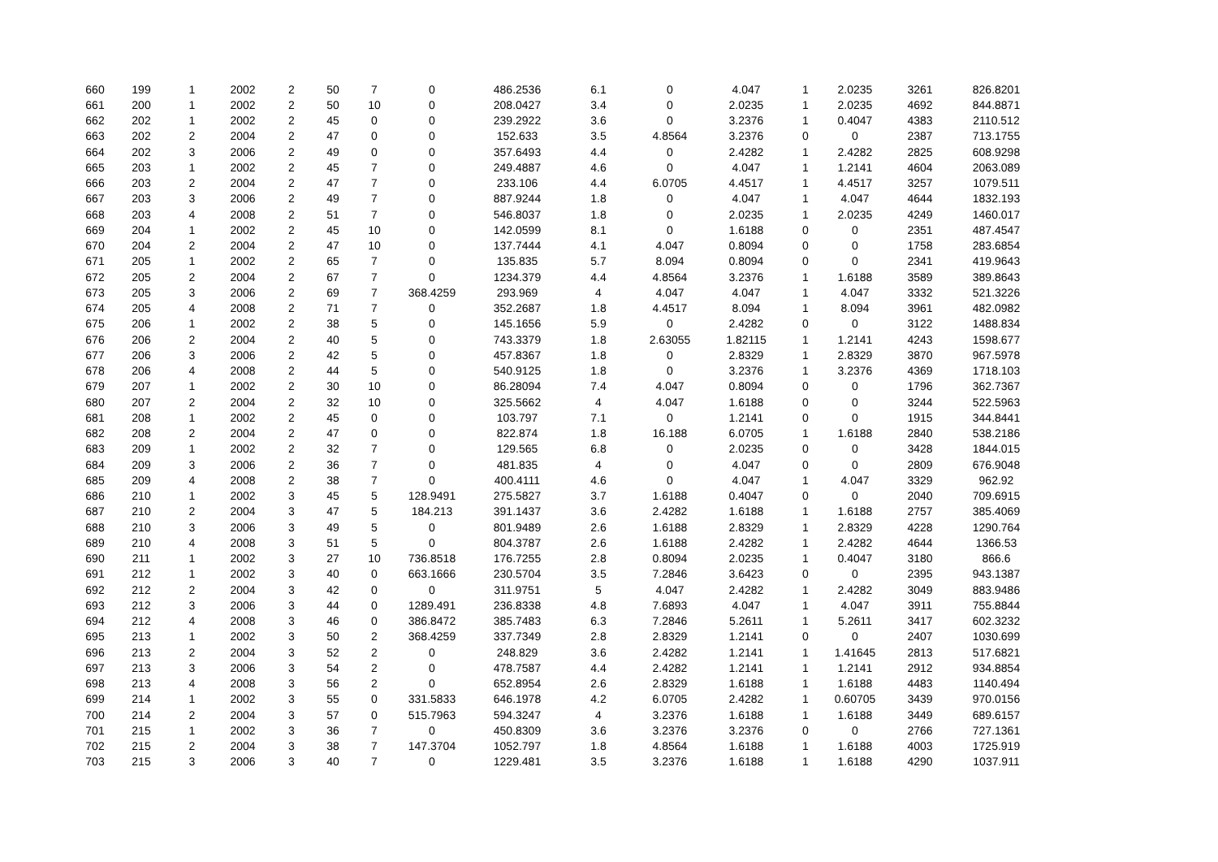| 660 | 199 | 1 | 2002 | 2 | 50 | 7 | 0 | 486.2536 | 6.1 | 0 | 4.047 | 1 | 2.0235 | 3261 | 826.8201 |
| 661 | 200 | 1 | 2002 | 2 | 50 | 10 | 0 | 208.0427 | 3.4 | 0 | 2.0235 | 1 | 2.0235 | 4692 | 844.8871 |
| 662 | 202 | 1 | 2002 | 2 | 45 | 0 | 0 | 239.2922 | 3.6 | 0 | 3.2376 | 1 | 0.4047 | 4383 | 2110.512 |
| 663 | 202 | 2 | 2004 | 2 | 47 | 0 | 0 | 152.633 | 3.5 | 4.8564 | 3.2376 | 0 | 0 | 2387 | 713.1755 |
| 664 | 202 | 3 | 2006 | 2 | 49 | 0 | 0 | 357.6493 | 4.4 | 0 | 2.4282 | 1 | 2.4282 | 2825 | 608.9298 |
| 665 | 203 | 1 | 2002 | 2 | 45 | 7 | 0 | 249.4887 | 4.6 | 0 | 4.047 | 1 | 1.2141 | 4604 | 2063.089 |
| 666 | 203 | 2 | 2004 | 2 | 47 | 7 | 0 | 233.106 | 4.4 | 6.0705 | 4.4517 | 1 | 4.4517 | 3257 | 1079.511 |
| 667 | 203 | 3 | 2006 | 2 | 49 | 7 | 0 | 887.9244 | 1.8 | 0 | 4.047 | 1 | 4.047 | 4644 | 1832.193 |
| 668 | 203 | 4 | 2008 | 2 | 51 | 7 | 0 | 546.8037 | 1.8 | 0 | 2.0235 | 1 | 2.0235 | 4249 | 1460.017 |
| 669 | 204 | 1 | 2002 | 2 | 45 | 10 | 0 | 142.0599 | 8.1 | 0 | 1.6188 | 0 | 0 | 2351 | 487.4547 |
| 670 | 204 | 2 | 2004 | 2 | 47 | 10 | 0 | 137.7444 | 4.1 | 4.047 | 0.8094 | 0 | 0 | 1758 | 283.6854 |
| 671 | 205 | 1 | 2002 | 2 | 65 | 7 | 0 | 135.835 | 5.7 | 8.094 | 0.8094 | 0 | 0 | 2341 | 419.9643 |
| 672 | 205 | 2 | 2004 | 2 | 67 | 7 | 0 | 1234.379 | 4.4 | 4.8564 | 3.2376 | 1 | 1.6188 | 3589 | 389.8643 |
| 673 | 205 | 3 | 2006 | 2 | 69 | 7 | 368.4259 | 293.969 | 4 | 4.047 | 4.047 | 1 | 4.047 | 3332 | 521.3226 |
| 674 | 205 | 4 | 2008 | 2 | 71 | 7 | 0 | 352.2687 | 1.8 | 4.4517 | 8.094 | 1 | 8.094 | 3961 | 482.0982 |
| 675 | 206 | 1 | 2002 | 2 | 38 | 5 | 0 | 145.1656 | 5.9 | 0 | 2.4282 | 0 | 0 | 3122 | 1488.834 |
| 676 | 206 | 2 | 2004 | 2 | 40 | 5 | 0 | 743.3379 | 1.8 | 2.63055 | 1.82115 | 1 | 1.2141 | 4243 | 1598.677 |
| 677 | 206 | 3 | 2006 | 2 | 42 | 5 | 0 | 457.8367 | 1.8 | 0 | 2.8329 | 1 | 2.8329 | 3870 | 967.5978 |
| 678 | 206 | 4 | 2008 | 2 | 44 | 5 | 0 | 540.9125 | 1.8 | 0 | 3.2376 | 1 | 3.2376 | 4369 | 1718.103 |
| 679 | 207 | 1 | 2002 | 2 | 30 | 10 | 0 | 86.28094 | 7.4 | 4.047 | 0.8094 | 0 | 0 | 1796 | 362.7367 |
| 680 | 207 | 2 | 2004 | 2 | 32 | 10 | 0 | 325.5662 | 4 | 4.047 | 1.6188 | 0 | 0 | 3244 | 522.5963 |
| 681 | 208 | 1 | 2002 | 2 | 45 | 0 | 0 | 103.797 | 7.1 | 0 | 1.2141 | 0 | 0 | 1915 | 344.8441 |
| 682 | 208 | 2 | 2004 | 2 | 47 | 0 | 0 | 822.874 | 1.8 | 16.188 | 6.0705 | 1 | 1.6188 | 2840 | 538.2186 |
| 683 | 209 | 1 | 2002 | 2 | 32 | 7 | 0 | 129.565 | 6.8 | 0 | 2.0235 | 0 | 0 | 3428 | 1844.015 |
| 684 | 209 | 3 | 2006 | 2 | 36 | 7 | 0 | 481.835 | 4 | 0 | 4.047 | 0 | 0 | 2809 | 676.9048 |
| 685 | 209 | 4 | 2008 | 2 | 38 | 7 | 0 | 400.4111 | 4.6 | 0 | 4.047 | 1 | 4.047 | 3329 | 962.92 |
| 686 | 210 | 1 | 2002 | 3 | 45 | 5 | 128.9491 | 275.5827 | 3.7 | 1.6188 | 0.4047 | 0 | 0 | 2040 | 709.6915 |
| 687 | 210 | 2 | 2004 | 3 | 47 | 5 | 184.213 | 391.1437 | 3.6 | 2.4282 | 1.6188 | 1 | 1.6188 | 2757 | 385.4069 |
| 688 | 210 | 3 | 2006 | 3 | 49 | 5 | 0 | 801.9489 | 2.6 | 1.6188 | 2.8329 | 1 | 2.8329 | 4228 | 1290.764 |
| 689 | 210 | 4 | 2008 | 3 | 51 | 5 | 0 | 804.3787 | 2.6 | 1.6188 | 2.4282 | 1 | 2.4282 | 4644 | 1366.53 |
| 690 | 211 | 1 | 2002 | 3 | 27 | 10 | 736.8518 | 176.7255 | 2.8 | 0.8094 | 2.0235 | 1 | 0.4047 | 3180 | 866.6 |
| 691 | 212 | 1 | 2002 | 3 | 40 | 0 | 663.1666 | 230.5704 | 3.5 | 7.2846 | 3.6423 | 0 | 0 | 2395 | 943.1387 |
| 692 | 212 | 2 | 2004 | 3 | 42 | 0 | 0 | 311.9751 | 5 | 4.047 | 2.4282 | 1 | 2.4282 | 3049 | 883.9486 |
| 693 | 212 | 3 | 2006 | 3 | 44 | 0 | 1289.491 | 236.8338 | 4.8 | 7.6893 | 4.047 | 1 | 4.047 | 3911 | 755.8844 |
| 694 | 212 | 4 | 2008 | 3 | 46 | 0 | 386.8472 | 385.7483 | 6.3 | 7.2846 | 5.2611 | 1 | 5.2611 | 3417 | 602.3232 |
| 695 | 213 | 1 | 2002 | 3 | 50 | 2 | 368.4259 | 337.7349 | 2.8 | 2.8329 | 1.2141 | 0 | 0 | 2407 | 1030.699 |
| 696 | 213 | 2 | 2004 | 3 | 52 | 2 | 0 | 248.829 | 3.6 | 2.4282 | 1.2141 | 1 | 1.41645 | 2813 | 517.6821 |
| 697 | 213 | 3 | 2006 | 3 | 54 | 2 | 0 | 478.7587 | 4.4 | 2.4282 | 1.2141 | 1 | 1.2141 | 2912 | 934.8854 |
| 698 | 213 | 4 | 2008 | 3 | 56 | 2 | 0 | 652.8954 | 2.6 | 2.8329 | 1.6188 | 1 | 1.6188 | 4483 | 1140.494 |
| 699 | 214 | 1 | 2002 | 3 | 55 | 0 | 331.5833 | 646.1978 | 4.2 | 6.0705 | 2.4282 | 1 | 0.60705 | 3439 | 970.0156 |
| 700 | 214 | 2 | 2004 | 3 | 57 | 0 | 515.7963 | 594.3247 | 4 | 3.2376 | 1.6188 | 1 | 1.6188 | 3449 | 689.6157 |
| 701 | 215 | 1 | 2002 | 3 | 36 | 7 | 0 | 450.8309 | 3.6 | 3.2376 | 3.2376 | 0 | 0 | 2766 | 727.1361 |
| 702 | 215 | 2 | 2004 | 3 | 38 | 7 | 147.3704 | 1052.797 | 1.8 | 4.8564 | 1.6188 | 1 | 1.6188 | 4003 | 1725.919 |
| 703 | 215 | 3 | 2006 | 3 | 40 | 7 | 0 | 1229.481 | 3.5 | 3.2376 | 1.6188 | 1 | 1.6188 | 4290 | 1037.911 |